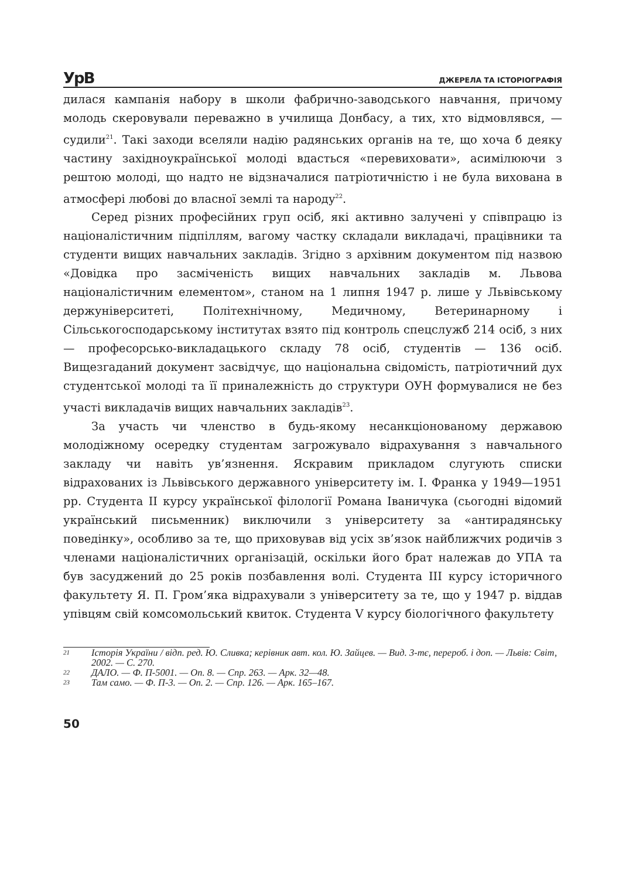УрВ ДЖЕРЕЛА ТА ІСТОРІОГРАФІЯ
дилася кампанія набору в школи фабрично-заводського навчання, причому молодь скеровували переважно в училища Донбасу, а тих, хто відмовлявся, — судили<sup>21</sup>. Такі заходи вселяли надію радянських органів на те, що хоча б деяку частину західноукраїнської молоді вдасться «перевиховати», асимілюючи з рештою молоді, що надто не відзначалися патріотичністю і не була вихована в атмосфері любові до власної землі та народу<sup>22</sup>.
Серед різних професійних груп осіб, які активно залучені у співпрацю із націоналістичним підпіллям, вагому частку складали викладачі, працівники та студенти вищих навчальних закладів. Згідно з архівним документом під назвою «Довідка про засміченість вищих навчальних закладів м. Львова націоналістичним елементом», станом на 1 липня 1947 р. лише у Львівському держуніверситеті, Політехнічному, Медичному, Ветеринарному і Сільськогосподарському інститутах взято під контроль спецслужб 214 осіб, з них — професорсько-викладацького складу 78 осіб, студентів — 136 осіб. Вищезгаданий документ засвідчує, що національна свідомість, патріотичний дух студентської молоді та її приналежність до структури ОУН формувалися не без участі викладачів вищих навчальних закладів<sup>23</sup>.
За участь чи членство в будь-якому несанкціонованому державою молодіжному осередку студентам загрожувало відрахування з навчального закладу чи навіть ув’язнення. Яскравим прикладом слугують списки відрахованих із Львівського державного університету ім. І. Франка у 1949—1951 рр. Студента ІІ курсу української філології Романа Іваничука (сьогодні відомий український письменник) виключили з університету за «антирадянську поведінку», особливо за те, що приховував від усіх зв’язок найближчих родичів з членами націоналістичних організацій, оскільки його брат належав до УПА та був засуджений до 25 років позбавлення волі. Студента ІІІ курсу історичного факультету Я. П. Гром’яка відрахували з університету за те, що у 1947 р. віддав упівцям свій комсомольський квиток. Студента V курсу біологічного факультету
21 Історія України / відп. ред. Ю. Сливка; керівник авт. кол. Ю. Зайцев. — Вид. 3-тє, перероб. і доп. — Львів: Світ, 2002. — С. 270.
22 ДАЛО. — Ф. П-5001. — Оп. 8. — Спр. 263. — Арк. 32—48.
23 Там само. — Ф. П-3. — Оп. 2. — Спр. 126. — Арк. 165–167.
50